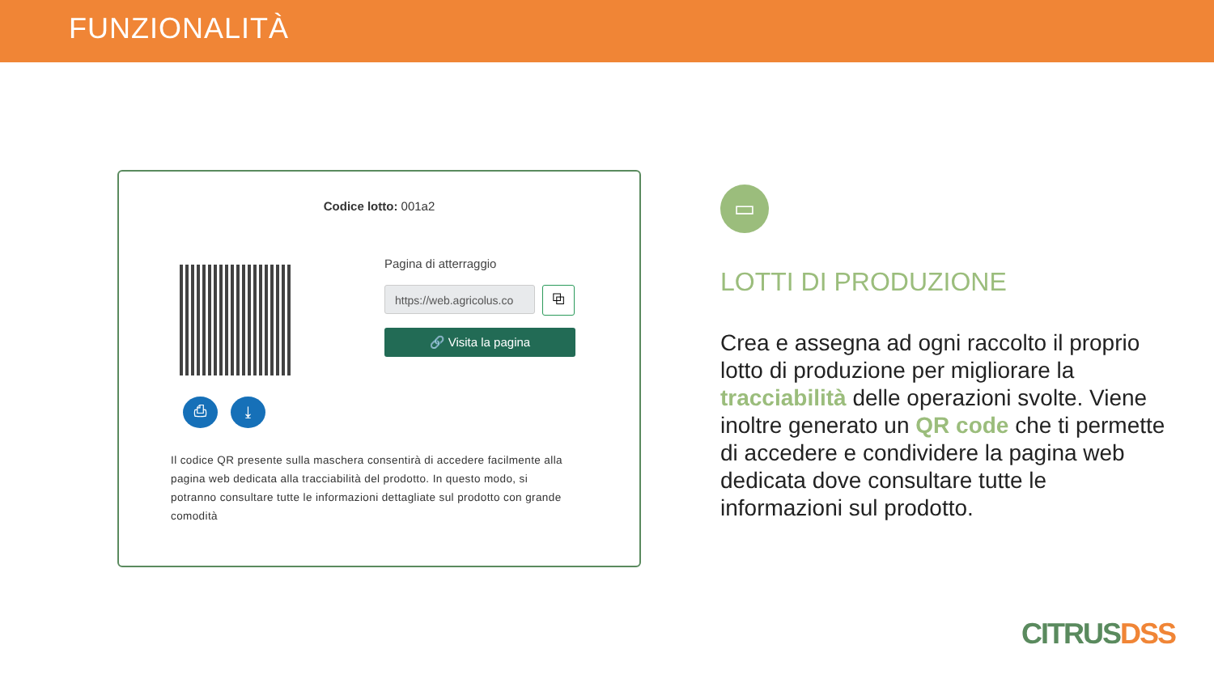FUNZIONALITÀ
Codice lotto: 001a2
Pagina di atterraggio
https://web.agricolus.co
⧉
🔗 Visita la pagina
⎙ ⤓
Il codice QR presente sulla maschera consentirà di accedere facilmente alla pagina web dedicata alla tracciabilità del prodotto. In questo modo, si potranno consultare tutte le informazioni dettagliate sul prodotto con grande comodità
▭
LOTTI DI PRODUZIONE
Crea e assegna ad ogni raccolto il proprio lotto di produzione per migliorare la tracciabilità delle operazioni svolte. Viene inoltre generato un QR code che ti permette di accedere e condividere la pagina web dedicata dove consultare tutte le informazioni sul prodotto.
CITRUSDSS